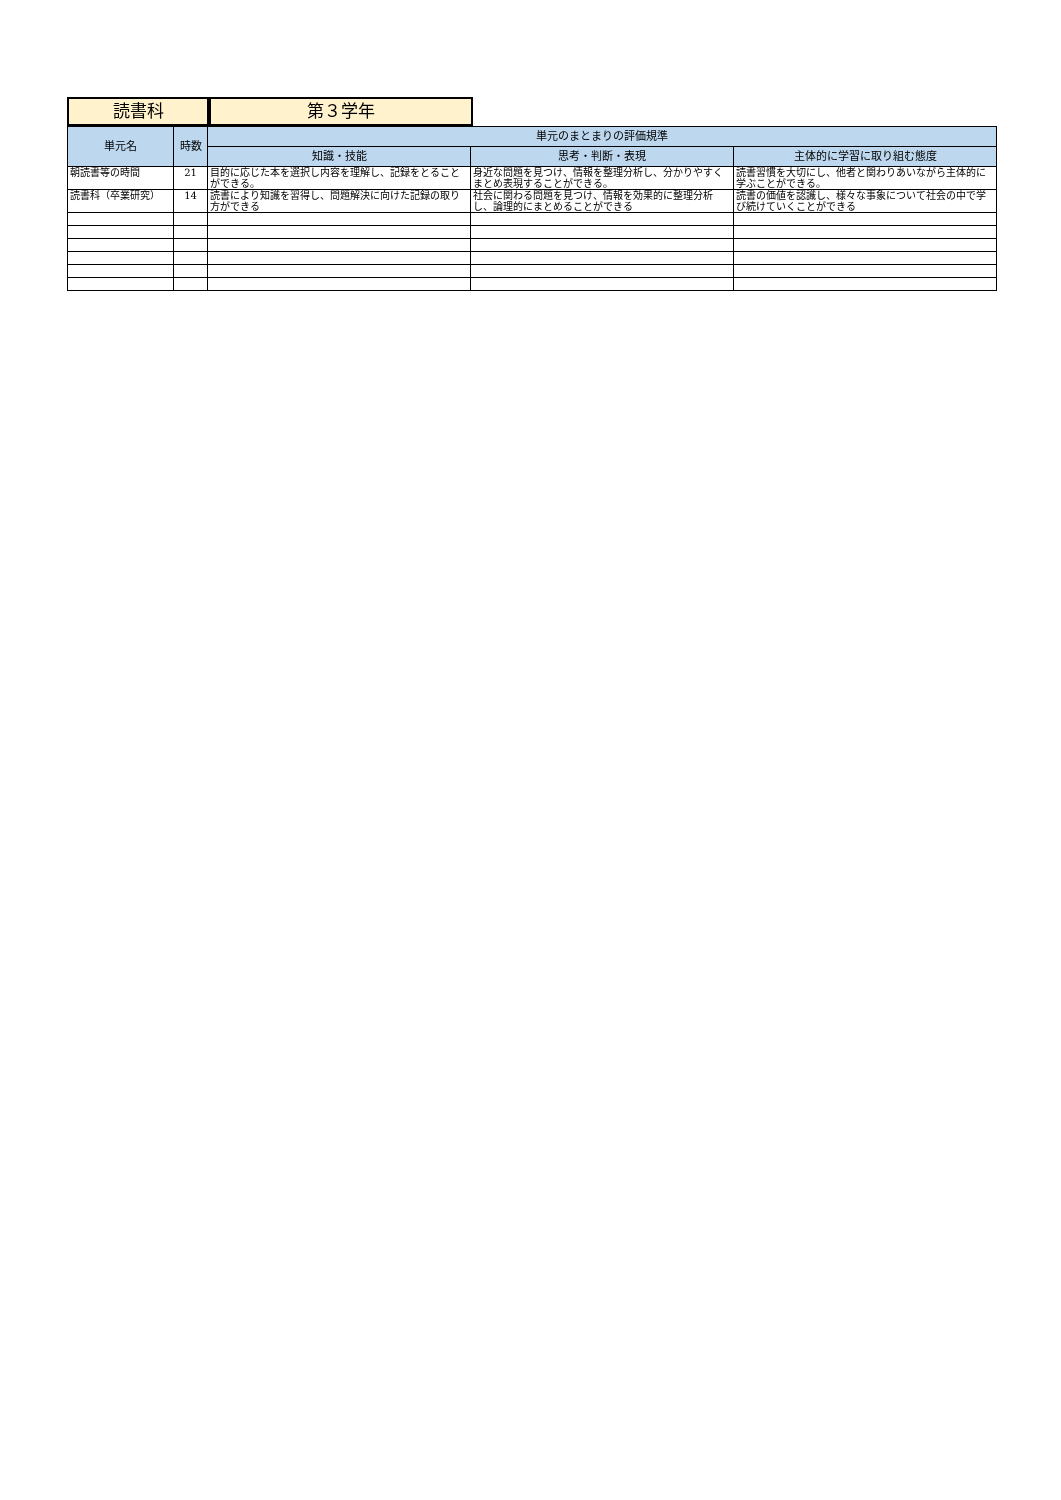読書科 第３学年
| 単元名 | 時数 | 単元のまとまりの評価規準 | | |
| --- | --- | --- | --- | --- |
| | | 知識・技能 | 思考・判断・表現 | 主体的に学習に取り組む態度 |
| 朝読書等の時間 | 21 | 目的に応じた本を選択し内容を理解し、記録をとることができる。 | 身近な問題を見つけ、情報を整理分析し、分かりやすくまとめ表現することができる。 | 読書習慣を大切にし、他者と関わりあいながら主体的に学ぶことができる。 |
| 読書科（卒業研究） | 14 | 読書により知識を習得し、問題解決に向けた記録の取り方ができる | 社会に関わる問題を見つけ、情報を効果的に整理分析し、論理的にまとめることができる | 読書の価値を認識し、様々な事象について社会の中で学び続けていくことができる |